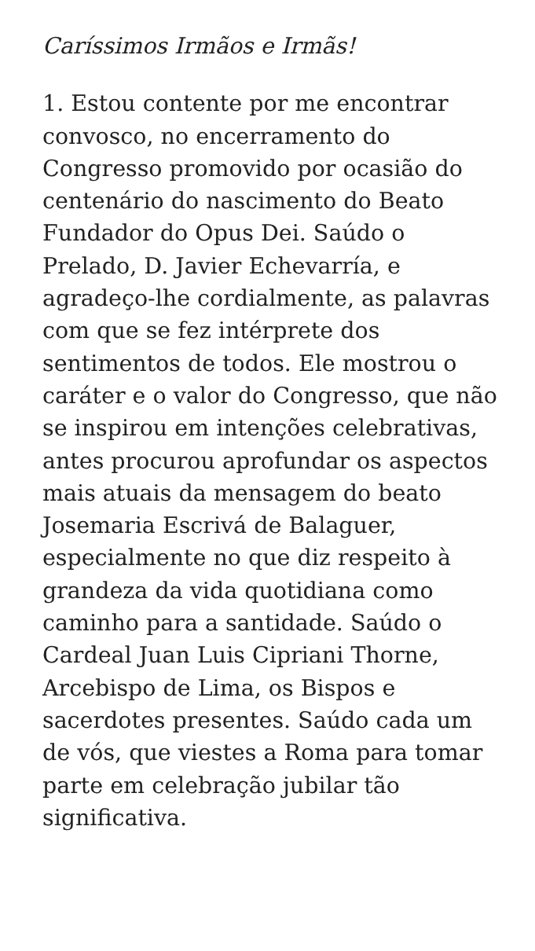Caríssimos Irmãos e Irmãs!
1. Estou contente por me encontrar convosco, no encerramento do Congresso promovido por ocasião do centenário do nascimento do Beato Fundador do Opus Dei. Saúdo o Prelado, D. Javier Echevarría, e agradeço-lhe cordialmente, as palavras com que se fez intérprete dos sentimentos de todos. Ele mostrou o caráter e o valor do Congresso, que não se inspirou em intenções celebrativas, antes procurou aprofundar os aspectos mais atuais da mensagem do beato Josemaria Escrivá de Balaguer, especialmente no que diz respeito à grandeza da vida quotidiana como caminho para a santidade. Saúdo o Cardeal Juan Luis Cipriani Thorne, Arcebispo de Lima, os Bispos e sacerdotes presentes. Saúdo cada um de vós, que viestes a Roma para tomar parte em celebração jubilar tão significativa.